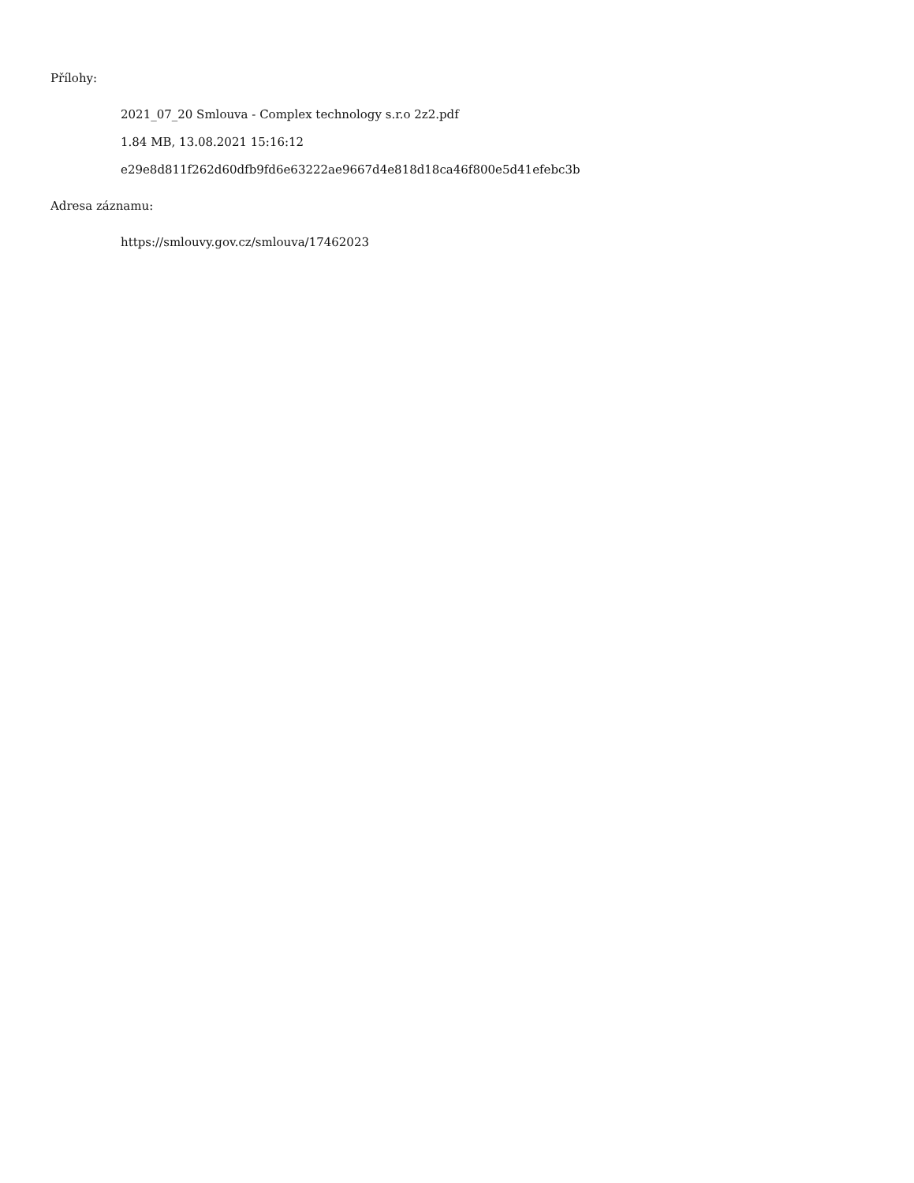Přílohy:
2021_07_20 Smlouva - Complex technology s.r.o 2z2.pdf
1.84 MB, 13.08.2021 15:16:12
e29e8d811f262d60dfb9fd6e63222ae9667d4e818d18ca46f800e5d41efebc3b
Adresa záznamu:
https://smlouvy.gov.cz/smlouva/17462023